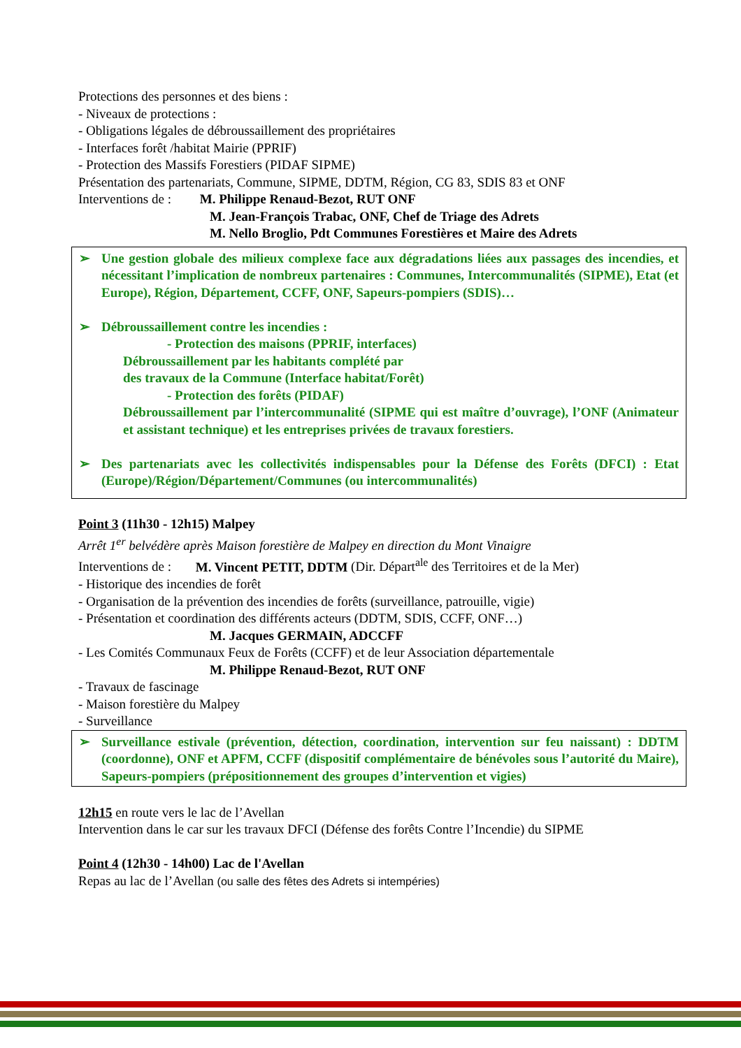Protections des personnes et des biens :
- Niveaux de protections :
- Obligations légales de débroussaillement des propriétaires
- Interfaces forêt /habitat Mairie (PPRIF)
- Protection des Massifs Forestiers (PIDAF SIPME)
Présentation des partenariats, Commune, SIPME, DDTM, Région, CG 83, SDIS 83 et ONF
Interventions de : M. Philippe Renaud-Bezot, RUT ONF
M. Jean-François Trabac, ONF, Chef de Triage des Adrets
M. Nello Broglio, Pdt Communes Forestières et Maire des Adrets
➢ Une gestion globale des milieux complexe face aux dégradations liées aux passages des incendies, et nécessitant l’implication de nombreux partenaires : Communes, Intercommunalités (SIPME), Etat (et Europe), Région, Département, CCFF, ONF, Sapeurs-pompiers (SDIS)…
➢ Débroussaillement contre les incendies :
- Protection des maisons (PPRIF, interfaces)
Débroussaillement par les habitants complété par
des travaux de la Commune (Interface habitat/Forêt)
- Protection des forêts (PIDAF)
Débroussaillement par l’intercommunalité (SIPME qui est maître d’ouvrage), l’ONF (Animateur et assistant technique) et les entreprises privées de travaux forestiers.
➢ Des partenariats avec les collectivités indispensables pour la Défense des Forêts (DFCI) : Etat (Europe)/Région/Département/Communes (ou intercommunalités)
Point 3 (11h30 - 12h15) Malpey
Arrêt 1<sup>er</sup> belvédère après Maison forestière de Malpey en direction du Mont Vinaigre
Interventions de : M. Vincent PETIT, DDTM (Dir. Départ<sup>ale</sup> des Territoires et de la Mer)
- Historique des incendies de forêt
- Organisation de la prévention des incendies de forêts (surveillance, patrouille, vigie)
- Présentation et coordination des différents acteurs (DDTM, SDIS, CCFF, ONF…)
M. Jacques GERMAIN, ADCCFF
- Les Comités Communaux Feux de Forêts (CCFF) et de leur Association départementale
M. Philippe Renaud-Bezot, RUT ONF
- Travaux de fascinage
- Maison forestière du Malpey
- Surveillance
➢ Surveillance estivale (prévention, détection, coordination, intervention sur feu naissant) : DDTM (coordonne), ONF et APFM, CCFF (dispositif complémentaire de bénévoles sous l’autorité du Maire), Sapeurs-pompiers (prépositionnement des groupes d’intervention et vigies)
12h15 en route vers le lac de l’Avellan
Intervention dans le car sur les travaux DFCI (Défense des forêts Contre l’Incendie) du SIPME
Point 4 (12h30 - 14h00) Lac de l'Avellan
Repas au lac de l’Avellan (ou salle des fêtes des Adrets si intempéries)